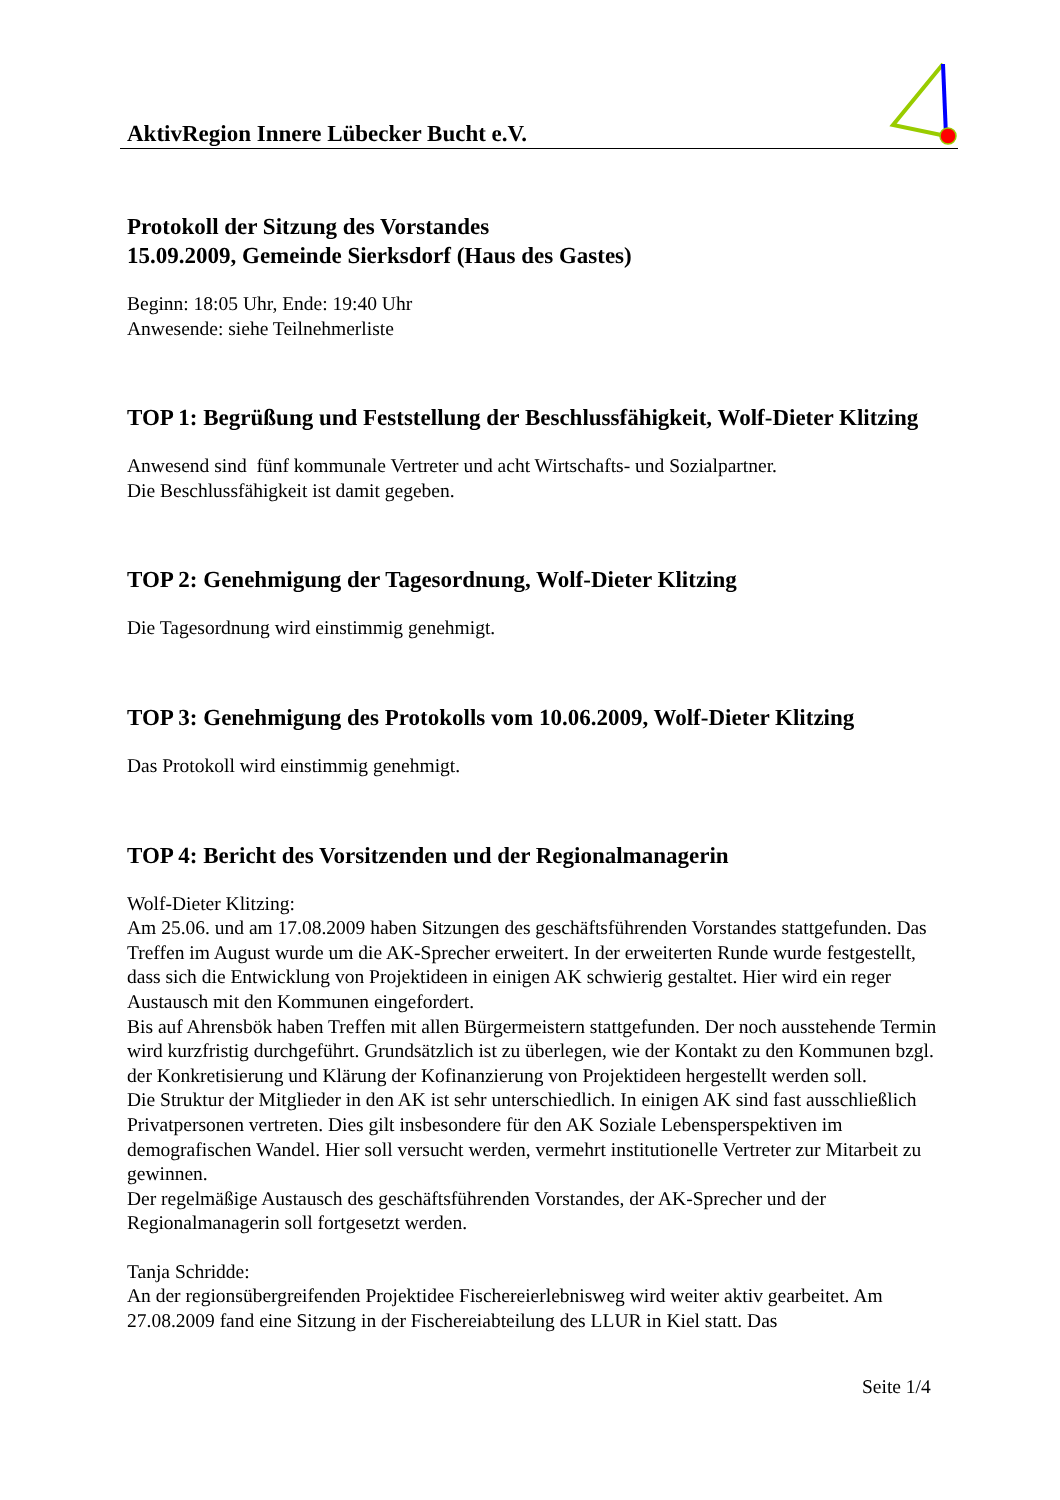AktivRegion Innere Lübecker Bucht e.V.
Protokoll der Sitzung des Vorstandes
15.09.2009, Gemeinde Sierksdorf (Haus des Gastes)
Beginn: 18:05 Uhr, Ende: 19:40 Uhr
Anwesende: siehe Teilnehmerliste
TOP 1: Begrüßung und Feststellung der Beschlussfähigkeit, Wolf-Dieter Klitzing
Anwesend sind fünf kommunale Vertreter und acht Wirtschafts- und Sozialpartner.
Die Beschlussfähigkeit ist damit gegeben.
TOP 2: Genehmigung der Tagesordnung, Wolf-Dieter Klitzing
Die Tagesordnung wird einstimmig genehmigt.
TOP 3: Genehmigung des Protokolls vom 10.06.2009, Wolf-Dieter Klitzing
Das Protokoll wird einstimmig genehmigt.
TOP 4: Bericht des Vorsitzenden und der Regionalmanagerin
Wolf-Dieter Klitzing:
Am 25.06. und am 17.08.2009 haben Sitzungen des geschäftsführenden Vorstandes stattgefunden. Das Treffen im August wurde um die AK-Sprecher erweitert. In der erweiterten Runde wurde festgestellt, dass sich die Entwicklung von Projektideen in einigen AK schwierig gestaltet. Hier wird ein reger Austausch mit den Kommunen eingefordert.
Bis auf Ahrensbök haben Treffen mit allen Bürgermeistern stattgefunden. Der noch ausstehende Termin wird kurzfristig durchgeführt. Grundsätzlich ist zu überlegen, wie der Kontakt zu den Kommunen bzgl. der Konkretisierung und Klärung der Kofinanzierung von Projektideen hergestellt werden soll.
Die Struktur der Mitglieder in den AK ist sehr unterschiedlich. In einigen AK sind fast ausschließlich Privatpersonen vertreten. Dies gilt insbesondere für den AK Soziale Lebensperspektiven im demografischen Wandel. Hier soll versucht werden, vermehrt institutionelle Vertreter zur Mitarbeit zu gewinnen.
Der regelmäßige Austausch des geschäftsführenden Vorstandes, der AK-Sprecher und der Regionalmanagerin soll fortgesetzt werden.
Tanja Schridde:
An der regionsübergreifenden Projektidee Fischereierlebnisweg wird weiter aktiv gearbeitet. Am 27.08.2009 fand eine Sitzung in der Fischereiabteilung des LLUR in Kiel statt. Das
Seite 1/4